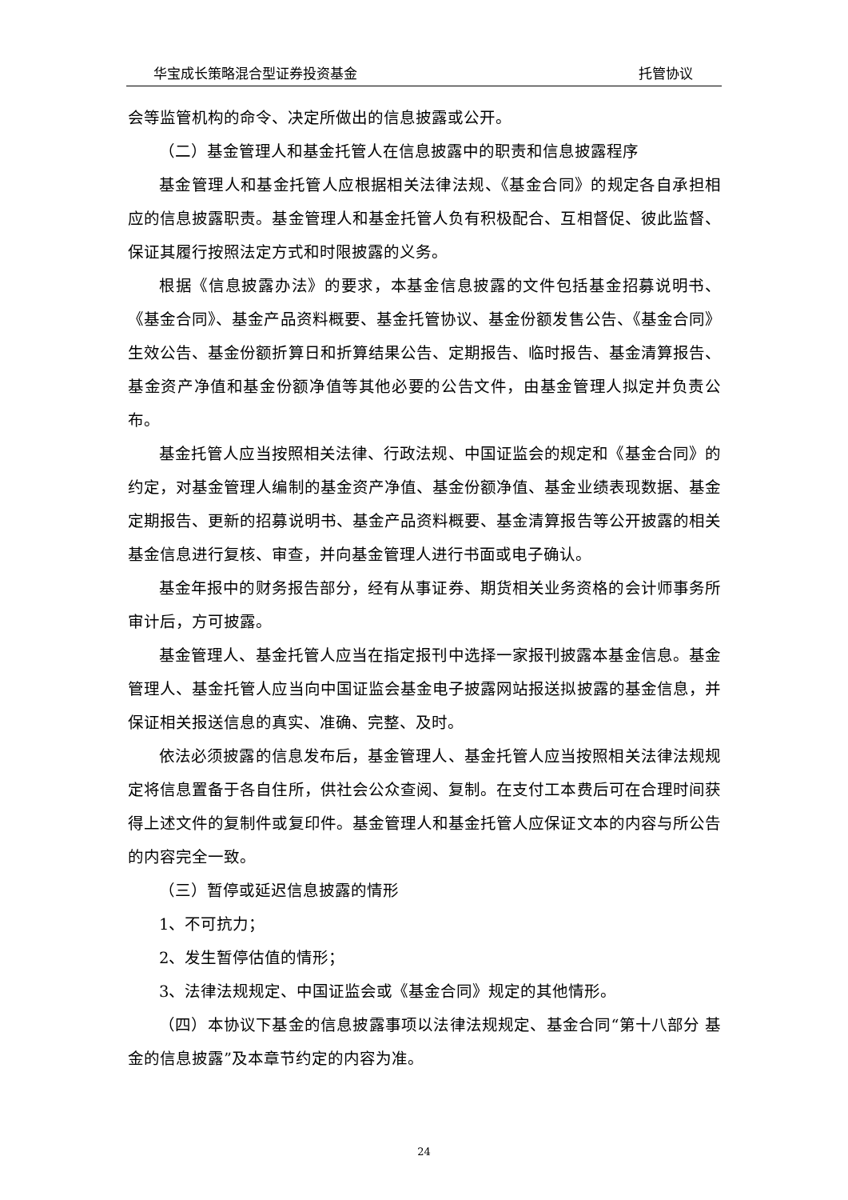华宝成长策略混合型证券投资基金 托管协议
会等监管机构的命令、决定所做出的信息披露或公开。
（二）基金管理人和基金托管人在信息披露中的职责和信息披露程序
基金管理人和基金托管人应根据相关法律法规、《基金合同》的规定各自承担相应的信息披露职责。基金管理人和基金托管人负有积极配合、互相督促、彼此监督、保证其履行按照法定方式和时限披露的义务。
根据《信息披露办法》的要求，本基金信息披露的文件包括基金招募说明书、《基金合同》、基金产品资料概要、基金托管协议、基金份额发售公告、《基金合同》生效公告、基金份额折算日和折算结果公告、定期报告、临时报告、基金清算报告、基金资产净值和基金份额净值等其他必要的公告文件，由基金管理人拟定并负责公布。
基金托管人应当按照相关法律、行政法规、中国证监会的规定和《基金合同》的约定，对基金管理人编制的基金资产净值、基金份额净值、基金业绩表现数据、基金定期报告、更新的招募说明书、基金产品资料概要、基金清算报告等公开披露的相关基金信息进行复核、审查，并向基金管理人进行书面或电子确认。
基金年报中的财务报告部分，经有从事证券、期货相关业务资格的会计师事务所审计后，方可披露。
基金管理人、基金托管人应当在指定报刊中选择一家报刊披露本基金信息。基金管理人、基金托管人应当向中国证监会基金电子披露网站报送拟披露的基金信息，并保证相关报送信息的真实、准确、完整、及时。
依法必须披露的信息发布后，基金管理人、基金托管人应当按照相关法律法规规定将信息置备于各自住所，供社会公众查阅、复制。在支付工本费后可在合理时间获得上述文件的复制件或复印件。基金管理人和基金托管人应保证文本的内容与所公告的内容完全一致。
（三）暂停或延迟信息披露的情形
1、不可抗力；
2、发生暂停估值的情形；
3、法律法规规定、中国证监会或《基金合同》规定的其他情形。
（四）本协议下基金的信息披露事项以法律法规规定、基金合同“第十八部分 基金的信息披露”及本章节约定的内容为准。
24